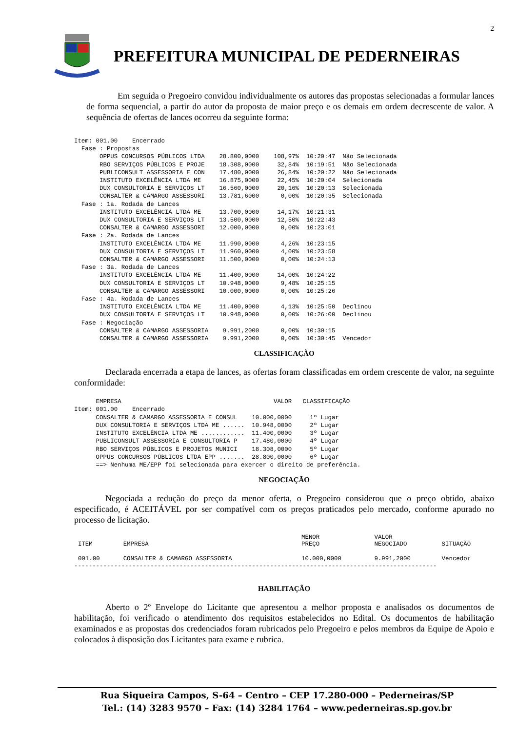2
PREFEITURA MUNICIPAL DE PEDERNEIRAS
Em seguida o Pregoeiro convidou individualmente os autores das propostas selecionadas a formular lances de forma sequencial, a partir do autor da proposta de maior preço e os demais em ordem decrescente de valor. A sequência de ofertas de lances ocorreu da seguinte forma:
Item: 001.00    Encerrado
  Fase : Propostas
       OPPUS CONCURSOS PÚBLICOS LTDA    28.800,0000    108,97%  10:20:47  Não Selecionada
       RBO SERVIÇOS PÚBLICOS E PROJE    18.308,0000     32,84%  10:19:51  Não Selecionada
       PUBLICONSULT ASSESSORIA E CON    17.480,0000     26,84%  10:20:22  Não Selecionada
       INSTITUTO EXCELÊNCIA LTDA ME     16.875,0000     22,45%  10:20:04  Selecionada
       DUX CONSULTORIA E SERVIÇOS LT    16.560,0000     20,16%  10:20:13  Selecionada
       CONSALTER & CAMARGO ASSESSORI    13.781,6000      0,00%  10:20:35  Selecionada
  Fase : 1a. Rodada de Lances
       INSTITUTO EXCELÊNCIA LTDA ME     13.700,0000     14,17%  10:21:31
       DUX CONSULTORIA E SERVIÇOS LT    13.500,0000     12,50%  10:22:43
       CONSALTER & CAMARGO ASSESSORI    12.000,0000      0,00%  10:23:01
  Fase : 2a. Rodada de Lances
       INSTITUTO EXCELÊNCIA LTDA ME     11.990,0000      4,26%  10:23:15
       DUX CONSULTORIA E SERVIÇOS LT    11.960,0000      4,00%  10:23:58
       CONSALTER & CAMARGO ASSESSORI    11.500,0000      0,00%  10:24:13
  Fase : 3a. Rodada de Lances
       INSTITUTO EXCELÊNCIA LTDA ME     11.400,0000     14,00%  10:24:22
       DUX CONSULTORIA E SERVIÇOS LT    10.948,0000      9,48%  10:25:15
       CONSALTER & CAMARGO ASSESSORI    10.000,0000      0,00%  10:25:26
  Fase : 4a. Rodada de Lances
       INSTITUTO EXCELÊNCIA LTDA ME     11.400,0000      4,13%  10:25:50  Declinou
       DUX CONSULTORIA E SERVIÇOS LT    10.948,0000      0,00%  10:26:00  Declinou
  Fase : Negociação
       CONSALTER & CAMARGO ASSESSORIA    9.991,2000      0,00%  10:30:15
       CONSALTER & CAMARGO ASSESSORIA    9.991,2000      0,00%  10:30:45  Vencedor
CLASSIFICAÇÃO
Declarada encerrada a etapa de lances, as ofertas foram classificadas em ordem crescente de valor, na seguinte conformidade:
      EMPRESA                                          VALOR   CLASSIFICAÇÃO
Item: 001.00    Encerrado
      CONSALTER & CAMARGO ASSESSORIA E CONSUL    10.000,0000     1º Lugar
      DUX CONSULTORIA E SERVIÇOS LTDA ME ......  10.948,0000     2º Lugar
      INSTITUTO EXCELÊNCIA LTDA ME ............  11.400,0000     3º Lugar
      PUBLICONSULT ASSESSORIA E CONSULTORIA P    17.480,0000     4º Lugar
      RBO SERVIÇOS PÚBLICOS E PROJETOS MUNICI    18.308,0000     5º Lugar
      OPPUS CONCURSOS PÚBLICOS LTDA EPP .......  28.800,0000     6º Lugar
      ==> Nenhuma ME/EPP foi selecionada para exercer o direito de preferência.
NEGOCIAÇÃO
Negociada a redução do preço da menor oferta, o Pregoeiro considerou que o preço obtido, abaixo especificado, é ACEITÁVEL por ser compatível com os preços praticados pelo mercado, conforme apurado no processo de licitação.
| ITEM | EMPRESA | MENOR PREÇO | VALOR NEGOCIADO | SITUAÇÃO |
| --- | --- | --- | --- | --- |
| 001.00 | CONSALTER & CAMARGO ASSESSORIA | 10.000,0000 | 9.991,2000 | Vencedor |
----------------------------------------------------------------------------------------------------
HABILITAÇÃO
Aberto o 2º Envelope do Licitante que apresentou a melhor proposta e analisados os documentos de habilitação, foi verificado o atendimento dos requisitos estabelecidos no Edital. Os documentos de habilitação examinados e as propostas dos credenciados foram rubricados pelo Pregoeiro e pelos membros da Equipe de Apoio e colocados à disposição dos Licitantes para exame e rubrica.
Rua Siqueira Campos, S-64 – Centro – CEP 17.280-000 – Pederneiras/SP
Tel.: (14) 3283 9570 – Fax: (14) 3284 1764 – www.pederneiras.sp.gov.br